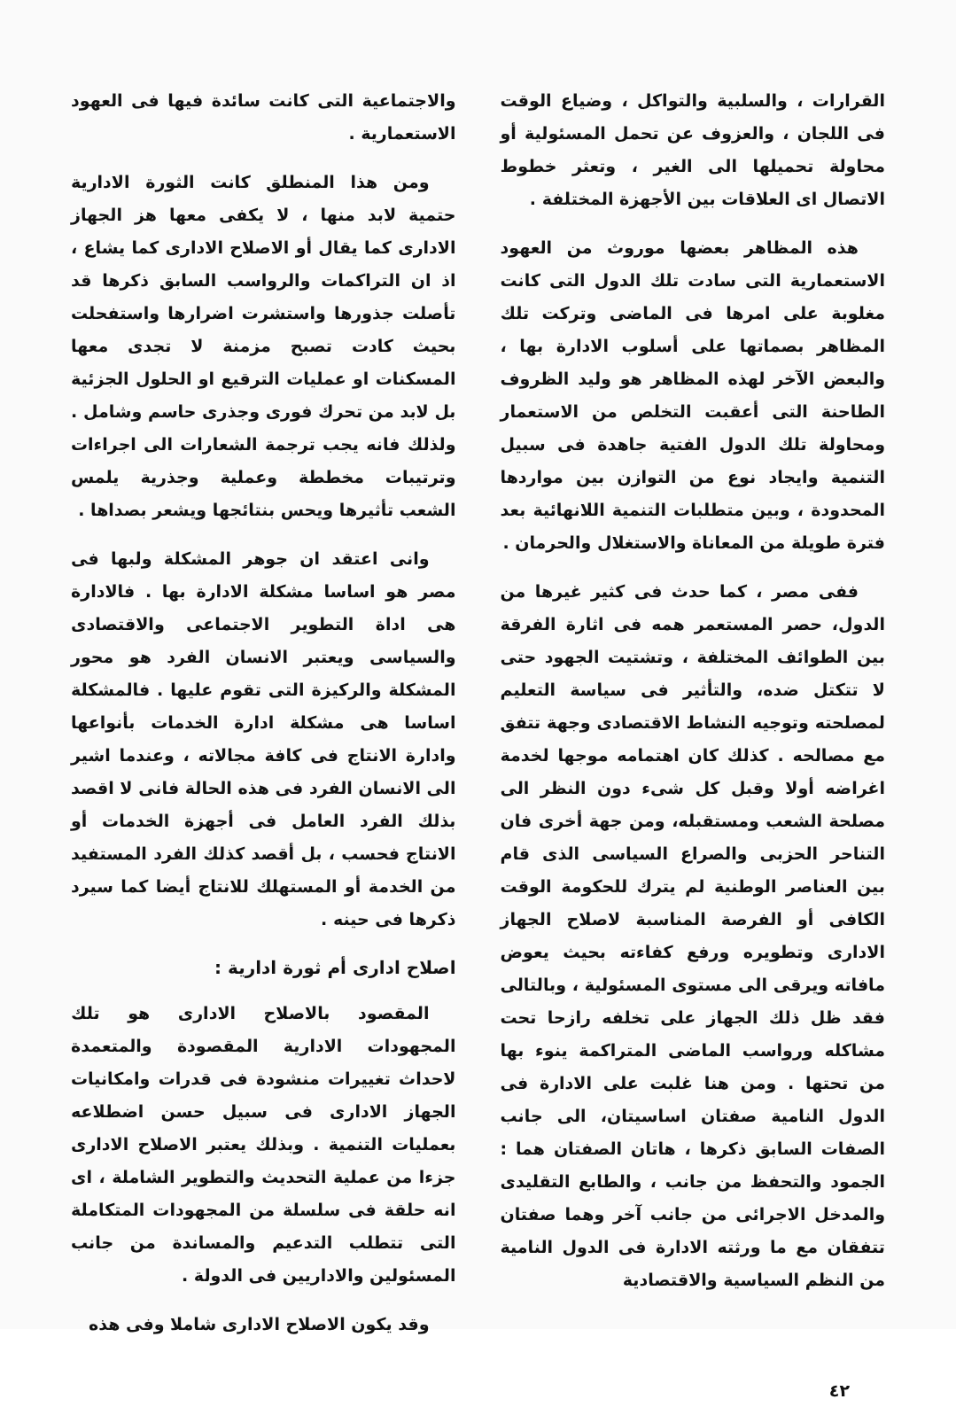القرارات ، والسلبية والتواكل ، وضياع الوقت فى اللجان ، والعزوف عن تحمل المسئولية أو محاولة تحميلها الى الغير ، وتعثر خطوط الاتصال اى العلاقات بين الأجهزة المختلفة .
هذه المظاهر بعضها موروث من العهود الاستعمارية التى سادت تلك الدول التى كانت مغلوبة على امرها فى الماضى وتركت تلك المظاهر بصماتها على أسلوب الادارة بها ، والبعض الآخر لهذه المظاهر هو وليد الظروف الطاحنة التى أعقبت التخلص من الاستعمار ومحاولة تلك الدول الفتية جاهدة فى سبيل التنمية وايجاد نوع من التوازن بين مواردها المحدودة ، وبين متطلبات التنمية اللانهائية بعد فترة طويلة من المعاناة والاستغلال والحرمان .
ففى مصر ، كما حدث فى كثير غيرها من الدول، حصر المستعمر همه فى اثارة الفرقة بين الطوائف المختلفة ، وتشتيت الجهود حتى لا تتكتل ضده، والتأثير فى سياسة التعليم لمصلحته وتوجيه النشاط الاقتصادى وجهة تتفق مع مصالحه . كذلك كان اهتمامه موجها لخدمة اغراضه أولا وقبل كل شىء دون النظر الى مصلحة الشعب ومستقبله، ومن جهة أخرى فان التناحر الحزبى والصراع السياسى الذى قام بين العناصر الوطنية لم يترك للحكومة الوقت الكافى أو الفرصة المناسبة لاصلاح الجهاز الادارى وتطويره ورفع كفاءته بحيث يعوض مافاته ويرقى الى مستوى المسئولية ، وبالتالى فقد ظل ذلك الجهاز على تخلفه رازحا تحت مشاكله ورواسب الماضى المتراكمة ينوء بها من تحتها . ومن هنا غلبت على الادارة فى الدول النامية صفتان اساسيتان، الى جانب الصفات السابق ذكرها ، هاتان الصفتان هما : الجمود والتحفظ من جانب ، والطابع التقليدى والمدخل الاجرائى من جانب آخر وهما صفتان تتفقان مع ما ورثته الادارة فى الدول النامية من النظم السياسية والاقتصادية
والاجتماعية التى كانت سائدة فيها فى العهود الاستعمارية .
ومن هذا المنطلق كانت الثورة الادارية حتمية لابد منها ، لا يكفى معها هز الجهاز الادارى كما يقال أو الاصلاح الادارى كما يشاع ، اذ ان التراكمات والرواسب السابق ذكرها قد تأصلت جذورها واستشرت اضرارها واستفحلت بحيث كادت تصبح مزمنة لا تجدى معها المسكنات او عمليات الترقيع او الحلول الجزئية بل لابد من تحرك فورى وجذرى حاسم وشامل . ولذلك فانه يجب ترجمة الشعارات الى اجراءات وترتيبات مخططة وعملية وجذرية يلمس الشعب تأثيرها ويحس بنتائجها ويشعر بصداها .
وانى اعتقد ان جوهر المشكلة ولبها فى مصر هو اساسا مشكلة الادارة بها . فالادارة هى اداة التطوير الاجتماعى والاقتصادى والسياسى ويعتبر الانسان الفرد هو محور المشكلة والركيزة التى تقوم عليها . فالمشكلة اساسا هى مشكلة ادارة الخدمات بأنواعها وادارة الانتاج فى كافة مجالاته ، وعندما اشير الى الانسان الفرد فى هذه الحالة فانى لا اقصد بذلك الفرد العامل فى أجهزة الخدمات أو الانتاج فحسب ، بل أقصد كذلك الفرد المستفيد من الخدمة أو المستهلك للانتاج أيضا كما سيرد ذكرها فى حينه .
اصلاح ادارى أم ثورة ادارية :
المقصود بالاصلاح الادارى هو تلك المجهودات الادارية المقصودة والمتعمدة لاحداث تغييرات منشودة فى قدرات وامكانيات الجهاز الادارى فى سبيل حسن اضطلاعه بعمليات التنمية . وبذلك يعتبر الاصلاح الادارى جزءا من عملية التحديث والتطوير الشاملة ، اى انه حلقة فى سلسلة من المجهودات المتكاملة التى تتطلب التدعيم والمساندة من جانب المسئولين والاداريين فى الدولة .
وقد يكون الاصلاح الادارى شاملا وفى هذه
٤٢